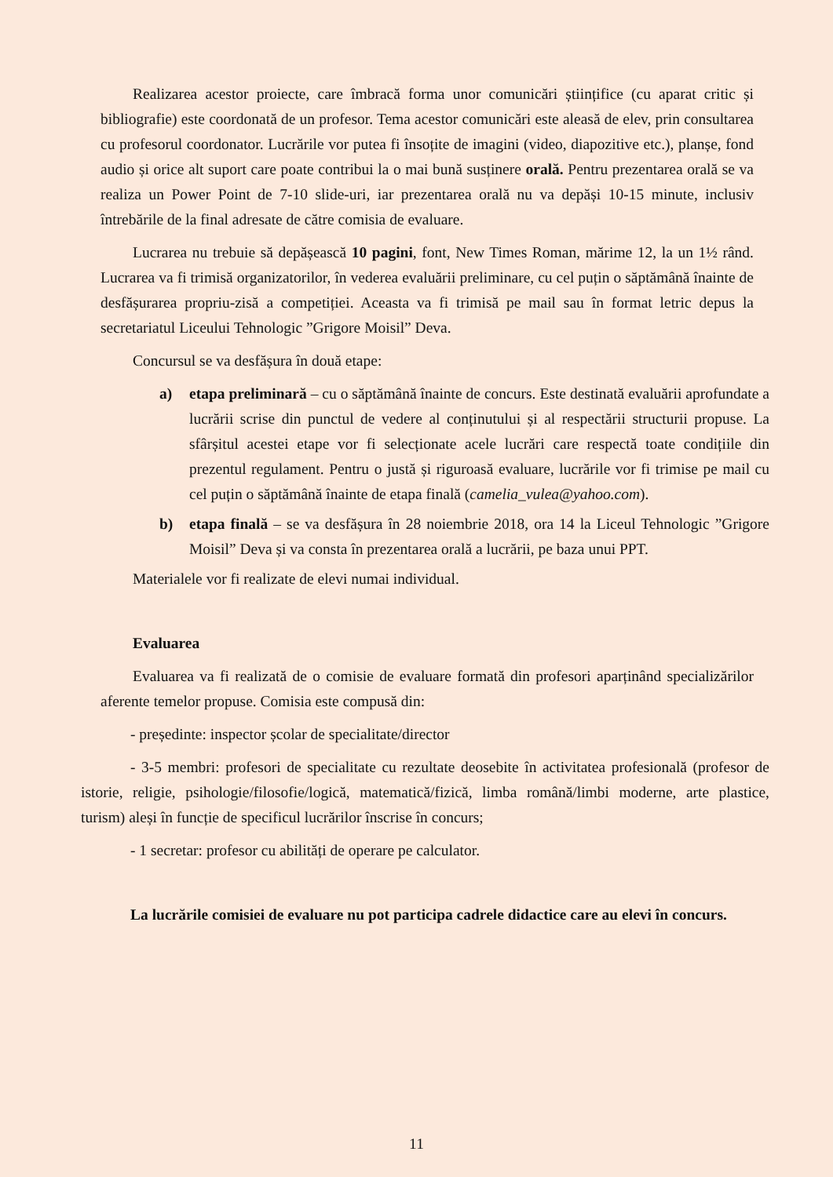Realizarea acestor proiecte, care îmbracă forma unor comunicări științifice (cu aparat critic și bibliografie) este coordonată de un profesor. Tema acestor comunicări este aleasă de elev, prin consultarea cu profesorul coordonator. Lucrările vor putea fi însoțite de imagini (video, diapozitive etc.), planșe, fond audio și orice alt suport care poate contribui la o mai bună susținere orală. Pentru prezentarea orală se va realiza un Power Point de 7-10 slide-uri, iar prezentarea orală nu va depăși 10-15 minute, inclusiv întrebările de la final adresate de către comisia de evaluare.
Lucrarea nu trebuie să depășească 10 pagini, font, New Times Roman, mărime 12, la un 1½ rând. Lucrarea va fi trimisă organizatorilor, în vederea evaluării preliminare, cu cel puțin o săptămână înainte de desfășurarea propriu-zisă a competiției. Aceasta va fi trimisă pe mail sau în format letric depus la secretariatul Liceului Tehnologic ”Grigore Moisil” Deva.
Concursul se va desfășura în două etape:
a) etapa preliminară – cu o săptămână înainte de concurs. Este destinată evaluării aprofundate a lucrării scrise din punctul de vedere al conținutului și al respectării structurii propuse. La sfârșitul acestei etape vor fi selecționate acele lucrări care respectă toate condițiile din prezentul regulament. Pentru o justă și riguroasă evaluare, lucrările vor fi trimise pe mail cu cel puțin o săptămână înainte de etapa finală (camelia_vulea@yahoo.com).
b) etapa finală – se va desfășura în 28 noiembrie 2018, ora 14 la Liceul Tehnologic ”Grigore Moisil” Deva și va consta în prezentarea orală a lucrării, pe baza unui PPT.
Materialele vor fi realizate de elevi numai individual.
Evaluarea
Evaluarea va fi realizată de o comisie de evaluare formată din profesori aparținând specializărilor aferente temelor propuse. Comisia este compusă din:
- președinte: inspector școlar de specialitate/director
- 3-5 membri: profesori de specialitate cu rezultate deosebite în activitatea profesională (profesor de istorie, religie, psihologie/filosofie/logică, matematică/fizică, limba română/limbi moderne, arte plastice, turism) aleși în funcție de specificul lucrărilor înscrise în concurs;
- 1 secretar: profesor cu abilități de operare pe calculator.
La lucrările comisiei de evaluare nu pot participa cadrele didactice care au elevi în concurs.
11